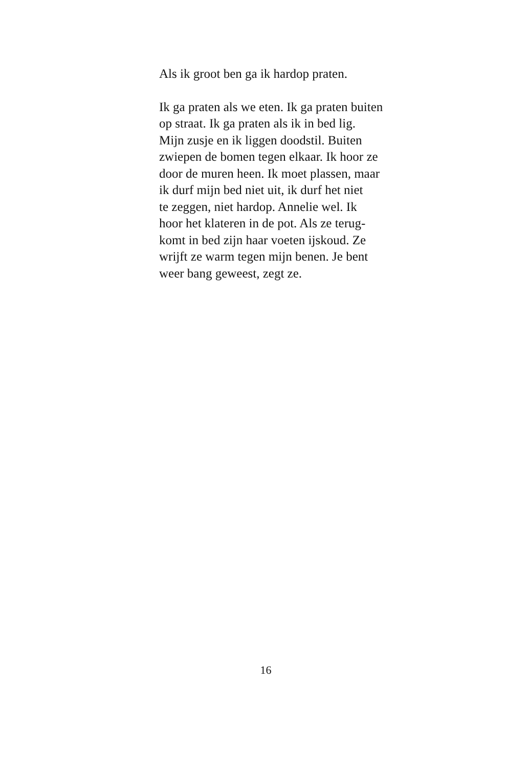Als ik groot ben ga ik hardop praten.
Ik ga praten als we eten. Ik ga praten buiten
op straat. Ik ga praten als ik in bed lig.
Mijn zusje en ik liggen doodstil. Buiten
zwiepen de bomen tegen elkaar. Ik hoor ze
door de muren heen. Ik moet plassen, maar
ik durf mijn bed niet uit, ik durf het niet
te zeggen, niet hardop. Annelie wel. Ik
hoor het klateren in de pot. Als ze terug-
komt in bed zijn haar voeten ijskoud. Ze
wrijft ze warm tegen mijn benen. Je bent
weer bang geweest, zegt ze.
16